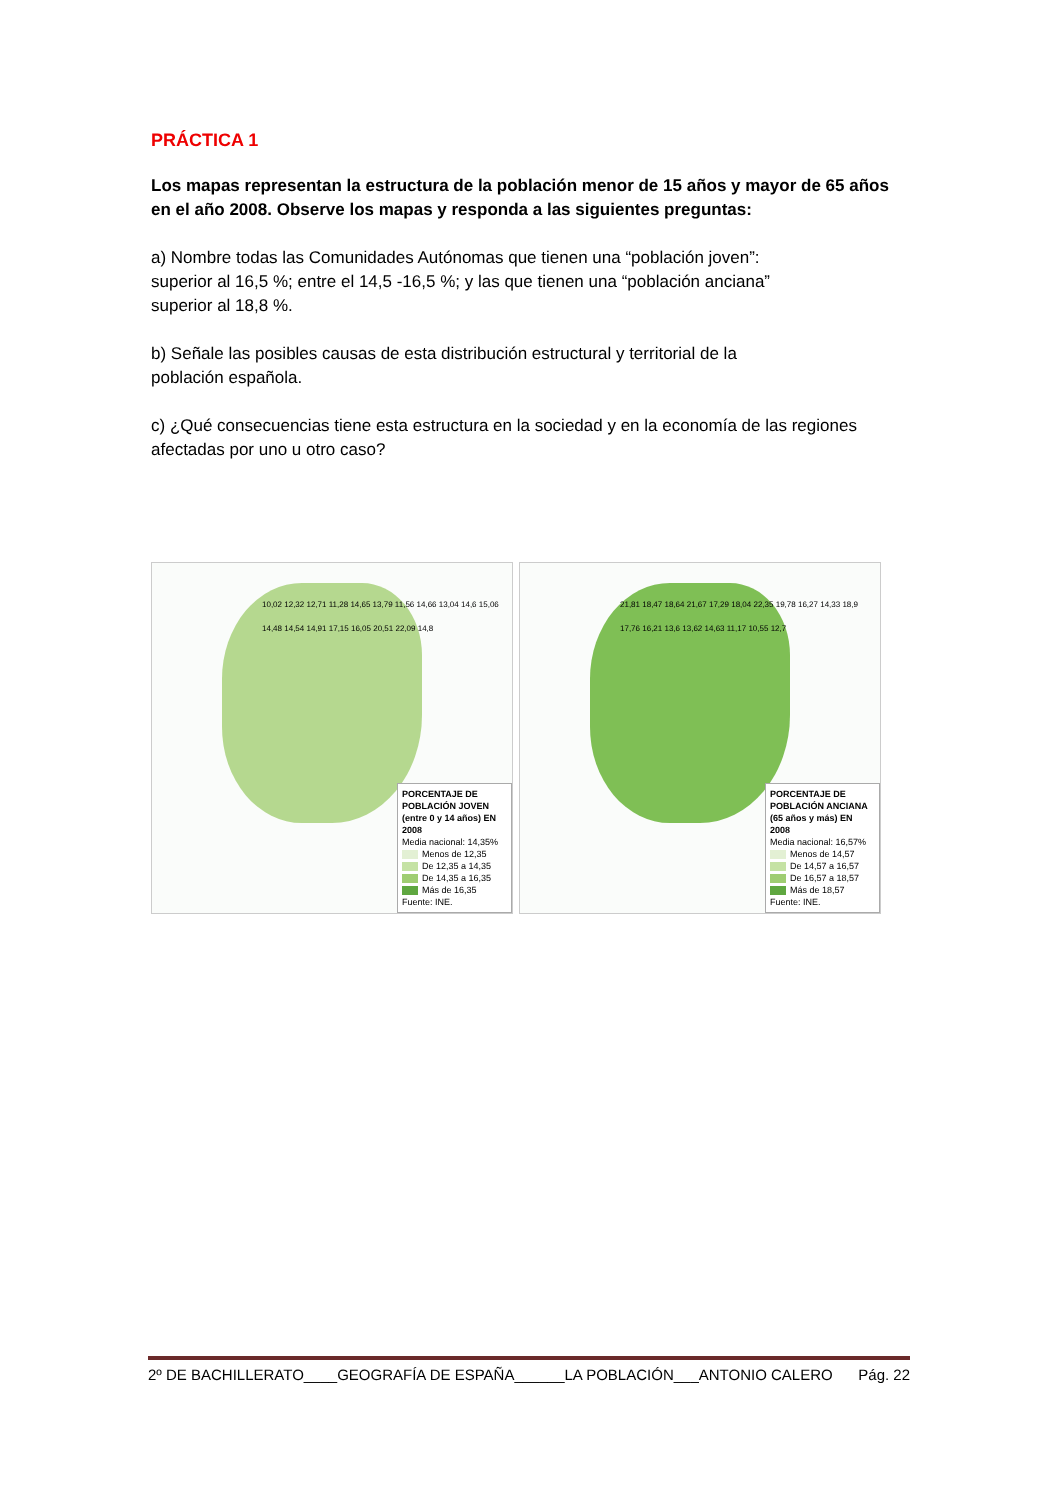PRÁCTICA 1
Los mapas representan la estructura de la población menor de 15 años y mayor de 65 años en el año 2008. Observe los mapas y responda a las siguientes preguntas:
a) Nombre todas las Comunidades Autónomas que tienen una “población joven”:
superior al 16,5 %; entre el 14,5 -16,5 %; y las que tienen una “población anciana”
superior al 18,8 %.
b) Señale las posibles causas de esta distribución estructural y territorial de la
población española.
c) ¿Qué consecuencias tiene esta estructura en la sociedad y en la economía de las regiones afectadas por uno u otro caso?
10,02 12,32 12,71 11,28 14,65 13,79 11,56 14,66 13,04 14,6 15,06 14,48 14,54 14,91 17,15 16,05 20,51 22,09 14,8
PORCENTAJE DE POBLACIÓN JOVEN (entre 0 y 14 años) EN 2008
Media nacional: 14,35%
Menos de 12,35
De 12,35 a 14,35
De 14,35 a 16,35
Más de 16,35
Fuente: INE.
21,81 18,47 18,64 21,67 17,29 18,04 22,35 19,78 16,27 14,33 18,9 17,76 16,21 13,6 13,62 14,63 11,17 10,55 12,7
PORCENTAJE DE POBLACIÓN ANCIANA (65 años y más) EN 2008
Media nacional: 16,57%
Menos de 14,57
De 14,57 a 16,57
De 16,57 a 18,57
Más de 18,57
Fuente: INE.
2º DE BACHILLERATO____GEOGRAFÍA DE ESPAÑA______LA POBLACIÓN___ANTONIO CALERO Pág. 22